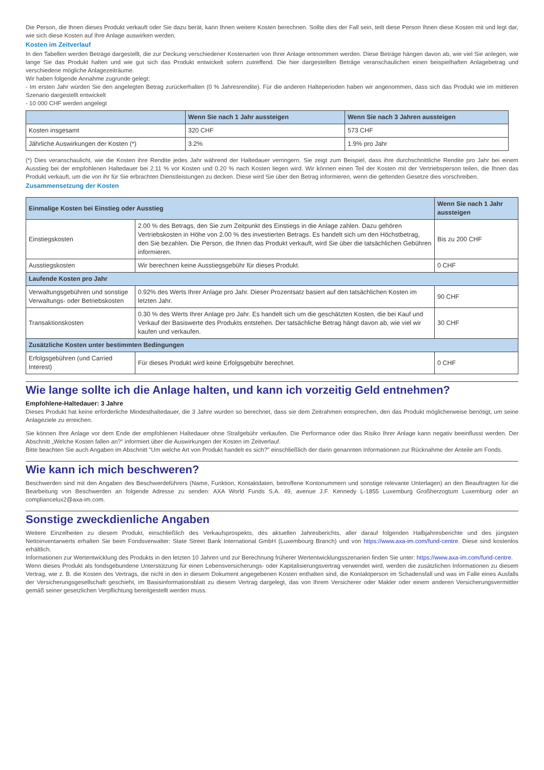Die Person, die Ihnen dieses Produkt verkauft oder Sie dazu berät, kann Ihnen weitere Kosten berechnen. Sollte dies der Fall sein, teilt diese Person Ihnen diese Kosten mit und legt dar, wie sich diese Kosten auf Ihre Anlage auswirken werden.
Kosten im Zeitverlauf
In den Tabellen werden Beträge dargestellt, die zur Deckung verschiedener Kostenarten von Ihrer Anlage entnommen werden. Diese Beträge hängen davon ab, wie viel Sie anlegen, wie lange Sie das Produkt halten und wie gut sich das Produkt entwickelt sofern zutreffend. Die hier dargestellten Beträge veranschaulichen einen beispielhaften Anlagebetrag und verschiedene mögliche Anlagezeiträume.
Wir haben folgende Annahme zugrunde gelegt:
- Im ersten Jahr würden Sie den angelegten Betrag zurückerhalten (0 % Jahresrendite). Für die anderen Halteperioden haben wir angenommen, dass sich das Produkt wie im mittleren Szenario dargestellt entwickelt
- 10 000 CHF werden angelegt
| | Wenn Sie nach 1 Jahr aussteigen | Wenn Sie nach 3 Jahren aussteigen |
| --- | --- | --- |
| Kosten insgesamt | 320 CHF | 573 CHF |
| Jährliche Auswirkungen der Kosten (*) | 3.2% | 1.9% pro Jahr |
(*) Dies veranschaulicht, wie die Kosten ihre Rendite jedes Jahr während der Haltedauer verringern. Sie zeigt zum Beispiel, dass ihre durchschnittliche Rendite pro Jahr bei einem Ausstieg bei der empfohlenen Haltedauer bei 2.11 % vor Kosten und 0.20 % nach Kosten liegen wird. Wir können einen Teil der Kosten mit der Vertriebsperson teilen, die Ihnen das Produkt verkauft, um die von ihr für Sie erbrachten Dienstleistungen zu decken. Diese wird Sie über den Betrag informieren, wenn die geltenden Gesetze dies vorschreiben.
Zusammensetzung der Kosten
| Einmalige Kosten bei Einstieg oder Ausstieg | | Wenn Sie nach 1 Jahr aussteigen |
| Einstiegskosten | 2.00 % des Betrags, den Sie zum Zeitpunkt des Einstiegs in die Anlage zahlen. Dazu gehören Vertriebskosten in Höhe von 2.00 % des investierten Betrags. Es handelt sich um den Höchstbetrag, den Sie bezahlen. Die Person, die Ihnen das Produkt verkauft, wird Sie über die tatsächlichen Gebühren informieren. | Bis zu 200 CHF |
| Ausstiegskosten | Wir berechnen keine Ausstiegsgebühr für dieses Produkt. | 0 CHF |
| Laufende Kosten pro Jahr | | |
| Verwaltungsgebühren und sonstige Verwaltungs- oder Betriebskosten | 0.92% des Werts Ihrer Anlage pro Jahr. Dieser Prozentsatz basiert auf den tatsächlichen Kosten im letzten Jahr. | 90 CHF |
| Transaktionskosten | 0.30 % des Werts Ihrer Anlage pro Jahr. Es handelt sich um die geschätzten Kosten, die bei Kauf und Verkauf der Basiswerte des Produkts entstehen. Der tatsächliche Betrag hängt davon ab, wie viel wir kaufen und verkaufen. | 30 CHF |
| Zusätzliche Kosten unter bestimmten Bedingungen | | |
| Erfolgsgebühren (und Carried Interest) | Für dieses Produkt wird keine Erfolgsgebühr berechnet. | 0 CHF |
Wie lange sollte ich die Anlage halten, und kann ich vorzeitig Geld entnehmen?
Empfohlene-Haltedauer: 3 Jahre
Dieses Produkt hat keine erforderliche Mindesthaltedauer, die 3 Jahre wurden so berechnet, dass sie dem Zeitrahmen entsprechen, den das Produkt möglicherweise benötigt, um seine Anlageziele zu erreichen.
Sie können Ihre Anlage vor dem Ende der empfohlenen Haltedauer ohne Strafgebühr verkaufen. Die Performance oder das Risiko Ihrer Anlage kann negativ beeinflusst werden. Der Abschnitt „Welche Kosten fallen an?“ informiert über die Auswirkungen der Kosten im Zeitverlauf.
Bitte beachten Sie auch Angaben im Abschnitt "Um welche Art von Produkt handelt es sich?" einschließlich der darin genannten Informationen zur Rücknahme der Anteile am Fonds.
Wie kann ich mich beschweren?
Beschwerden sind mit den Angaben des Beschwerdeführers (Name, Funktion, Kontaktdaten, betroffene Kontonummern und sonstige relevante Unterlagen) an den Beauftragten für die Bearbeitung von Beschwerden an folgende Adresse zu senden: AXA World Funds S.A. 49, avenue J.F. Kennedy L-1855 Luxemburg Großherzogtum Luxemburg oder an compliancelux2@axa-im.com.
Sonstige zweckdienliche Angaben
Weitere Einzelheiten zu diesem Produkt, einschließlich des Verkaufsprospekts, des aktuellen Jahresberichts, aller darauf folgenden Halbjahresberichte und des jüngsten Nettoinventarwerts erhalten Sie beim Fondsverwalter: State Street Bank International GmbH (Luxembourg Branch) und von https://www.axa-im.com/fund-centre. Diese sind kostenlos erhältlich.
Informationen zur Wertentwicklung des Produkts in den letzten 10 Jahren und zur Berechnung früherer Wertentwicklungsszenarien finden Sie unter: https://www.axa-im.com/fund-centre.
Wenn dieses Produkt als fondsgebundene Unterstützung für einen Lebensversicherungs- oder Kapitalisierungsvertrag verwendet wird, werden die zusätzlichen Informationen zu diesem Vertrag, wie z. B. die Kosten des Vertrags, die nicht in den in diesem Dokument angegebenen Kosten enthalten sind, die Kontaktperson im Schadensfall und was im Falle eines Ausfalls der Versicherungsgesellschaft geschieht, im Basisinformationsblatt zu diesem Vertrag dargelegt, das von Ihrem Versicherer oder Makler oder einem anderen Versicherungsvermittler gemäß seiner gesetzlichen Verpflichtung bereitgestellt werden muss.